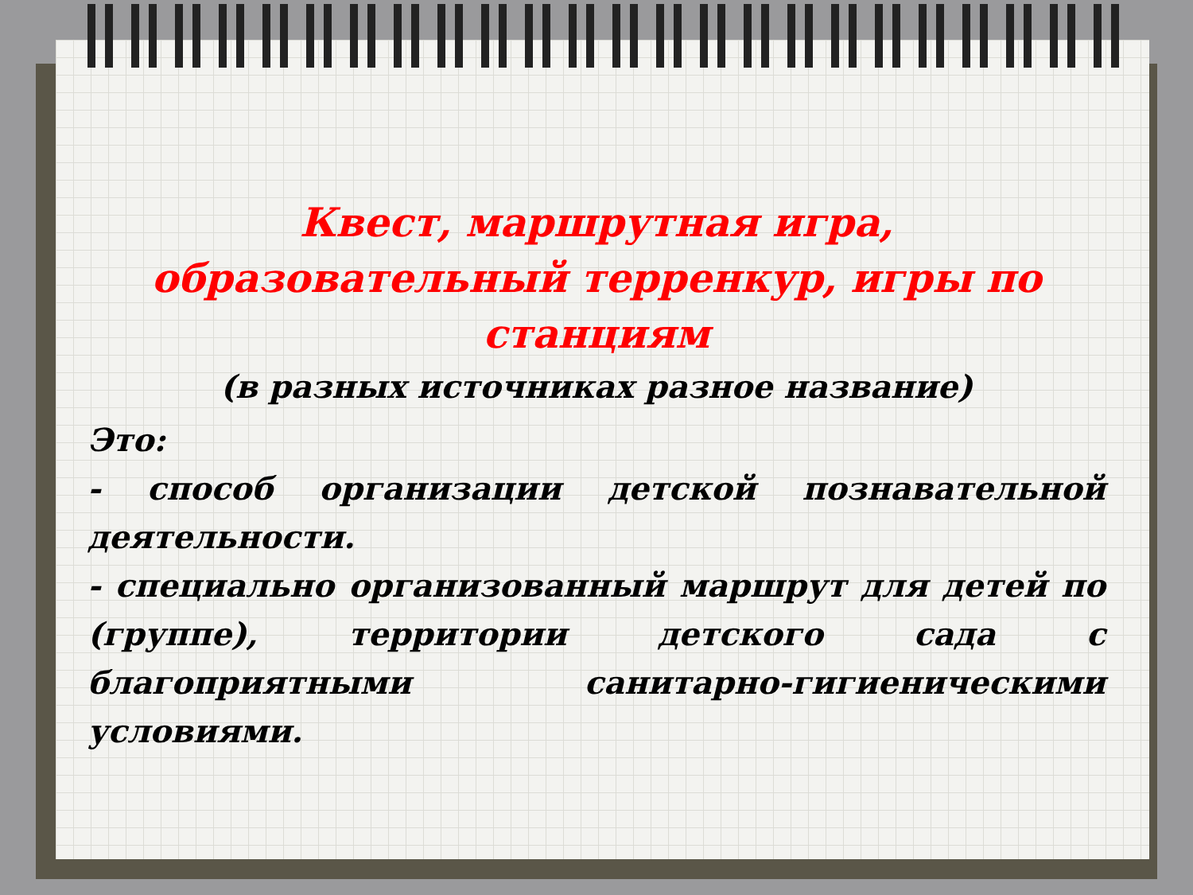Квест, маршрутная игра, образовательный терренкур, игры по станциям
(в разных источниках разное название)
Это:
- способ организации детской познавательной деятельности.
- специально организованный маршрут для детей по (группе), территории детского сада с благоприятными санитарно-гигиеническими условиями.